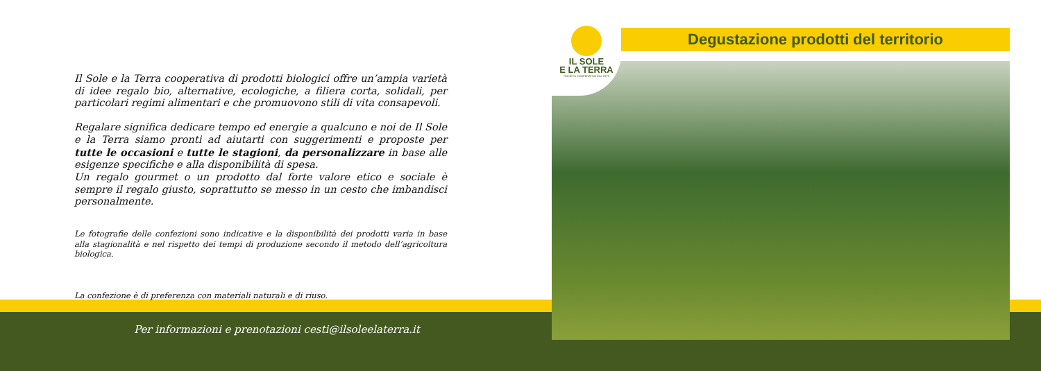Il Sole e la Terra cooperativa di prodotti biologici offre un’ampia varietà di idee regalo bio, alternative, ecologiche, a filiera corta, solidali, per particolari regimi alimentari e che promuovono stili di vita consapevoli.
Regalare significa dedicare tempo ed energie a qualcuno e noi de Il Sole e la Terra siamo pronti ad aiutarti con suggerimenti e proposte per tutte le occasioni e tutte le stagioni, da personalizzare in base alle esigenze specifiche e alla disponibilità di spesa.
Un regalo gourmet o un prodotto dal forte valore etico e sociale è sempre il regalo giusto, soprattutto se messo in un cesto che imbandisci personalmente.
Le fotografie delle confezioni sono indicative e la disponibilità dei prodotti varia in base alla stagionalità e nel rispetto dei tempi di produzione secondo il metodo dell’agricoltura biologica.
La confezione è di preferenza con materiali naturali e di riuso.
Per informazioni e prenotazioni cesti@ilsoleelaterra.it
Degustazione prodotti del territorio
IL SOLE
E LA TERRA
SOCIETÀ COOPERATIVA DAL 1979